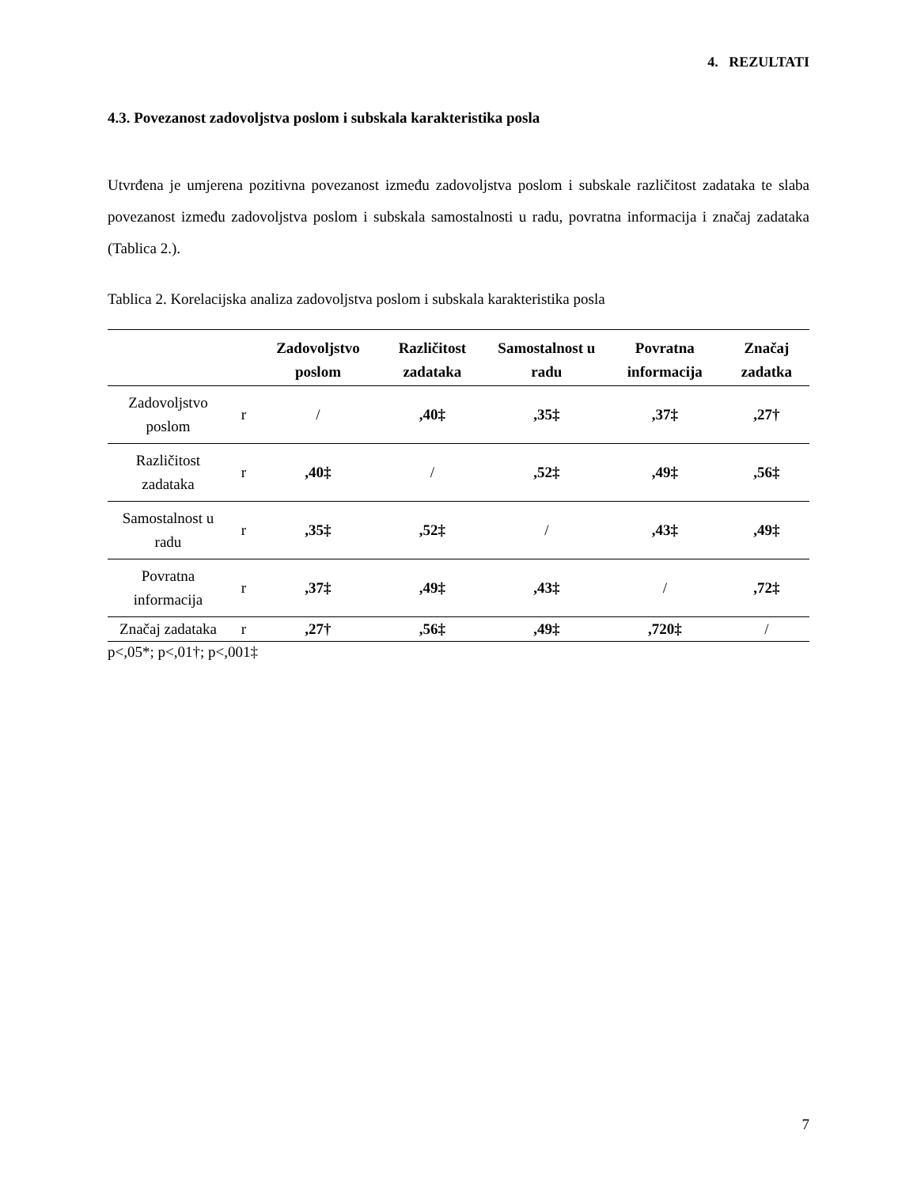4. REZULTATI
4.3. Povezanost zadovoljstva poslom i subskala karakteristika posla
Utvrđena je umjerena pozitivna povezanost između zadovoljstva poslom i subskale različitost zadataka te slaba povezanost između zadovoljstva poslom i subskala samostalnosti u radu, povratna informacija i značaj zadataka (Tablica 2.).
Tablica 2. Korelacijska analiza zadovoljstva poslom i subskala karakteristika posla
| | | Zadovoljstvo poslom | Različitost zadataka | Samostalnost u radu | Povratna informacija | Značaj zadatka |
| --- | --- | --- | --- | --- | --- | --- |
| Zadovoljstvo poslom | r | / | ,40‡ | ,35‡ | ,37‡ | ,27† |
| Različitost zadataka | r | ,40‡ | / | ,52‡ | ,49‡ | ,56‡ |
| Samostalnost u radu | r | ,35‡ | ,52‡ | / | ,43‡ | ,49‡ |
| Povratna informacija | r | ,37‡ | ,49‡ | ,43‡ | / | ,72‡ |
| Značaj zadataka | r | ,27† | ,56‡ | ,49‡ | ,720‡ | / |
p<,05*; p<,01†; p<,001‡
7